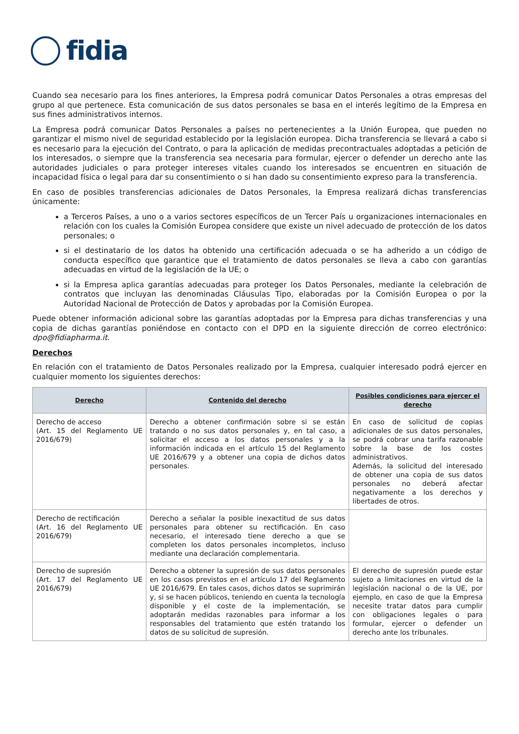fidia
Cuando sea necesario para los fines anteriores, la Empresa podrá comunicar Datos Personales a otras empresas del grupo al que pertenece. Esta comunicación de sus datos personales se basa en el interés legítimo de la Empresa en sus fines administrativos internos.
La Empresa podrá comunicar Datos Personales a países no pertenecientes a la Unión Europea, que pueden no garantizar el mismo nivel de seguridad establecido por la legislación europea. Dicha transferencia se llevará a cabo si es necesario para la ejecución del Contrato, o para la aplicación de medidas precontractuales adoptadas a petición de los interesados, o siempre que la transferencia sea necesaria para formular, ejercer o defender un derecho ante las autoridades judiciales o para proteger intereses vitales cuando los interesados se encuentren en situación de incapacidad física o legal para dar su consentimiento o si han dado su consentimiento expreso para la transferencia.
En caso de posibles transferencias adicionales de Datos Personales, la Empresa realizará dichas transferencias únicamente:
a Terceros Países, a uno o a varios sectores específicos de un Tercer País u organizaciones internacionales en relación con los cuales la Comisión Europea considere que existe un nivel adecuado de protección de los datos personales; o
si el destinatario de los datos ha obtenido una certificación adecuada o se ha adherido a un código de conducta específico que garantice que el tratamiento de datos personales se lleva a cabo con garantías adecuadas en virtud de la legislación de la UE; o
si la Empresa aplica garantías adecuadas para proteger los Datos Personales, mediante la celebración de contratos que incluyan las denominadas Cláusulas Tipo, elaboradas por la Comisión Europea o por la Autoridad Nacional de Protección de Datos y aprobadas por la Comisión Europea.
Puede obtener información adicional sobre las garantías adoptadas por la Empresa para dichas transferencias y una copia de dichas garantías poniéndose en contacto con el DPD en la siguiente dirección de correo electrónico: dpo@fidiapharma.it.
Derechos
En relación con el tratamiento de Datos Personales realizado por la Empresa, cualquier interesado podrá ejercer en cualquier momento los siguientes derechos:
| Derecho | Contenido del derecho | Posibles condiciones para ejercer el derecho |
| --- | --- | --- |
| Derecho de acceso (Art. 15 del Reglamento UE 2016/679) | Derecho a obtener confirmación sobre si se están tratando o no sus datos personales y, en tal caso, a solicitar el acceso a los datos personales y a la información indicada en el artículo 15 del Reglamento UE 2016/679 y a obtener una copia de dichos datos personales. | En caso de solicitud de copias adicionales de sus datos personales, se podrá cobrar una tarifa razonable sobre la base de los costes administrativos. Además, la solicitud del interesado de obtener una copia de sus datos personales no deberá afectar negativamente a los derechos y libertades de otros. |
| Derecho de rectificación (Art. 16 del Reglamento UE 2016/679) | Derecho a señalar la posible inexactitud de sus datos personales para obtener su rectificación. En caso necesario, el interesado tiene derecho a que se completen los datos personales incompletos, incluso mediante una declaración complementaria. | |
| Derecho de supresión (Art. 17 del Reglamento UE 2016/679) | Derecho a obtener la supresión de sus datos personales en los casos previstos en el artículo 17 del Reglamento UE 2016/679. En tales casos, dichos datos se suprimirán y, si se hacen públicos, teniendo en cuenta la tecnología disponible y el coste de la implementación, se adoptarán medidas razonables para informar a los responsables del tratamiento que estén tratando los datos de su solicitud de supresión. | El derecho de supresión puede estar sujeto a limitaciones en virtud de la legislación nacional o de la UE, por ejemplo, en caso de que la Empresa necesite tratar datos para cumplir con obligaciones legales o para formular, ejercer o defender un derecho ante los tribunales. |